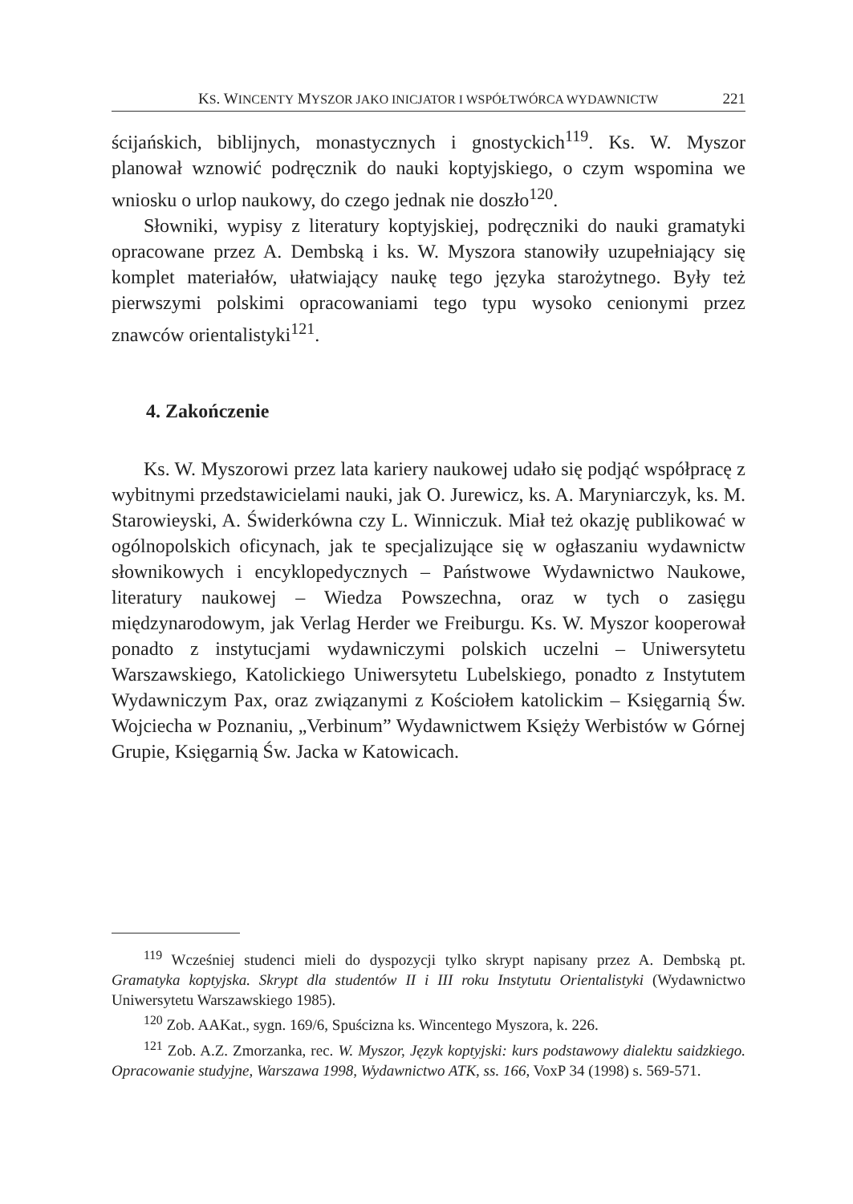KS. WINCENTY MYSZOR JAKO INICJATOR I WSPÓŁTWÓRCA WYDAWNICTW 221
ścijańskich, biblijnych, monastycznych i gnostyckich<sup>119</sup>. Ks. W. Myszor planował wznowić podręcznik do nauki koptyjskiego, o czym wspomina we wniosku o urlop naukowy, do czego jednak nie doszło<sup>120</sup>.
Słowniki, wypisy z literatury koptyjskiej, podręczniki do nauki gramatyki opracowane przez A. Dembską i ks. W. Myszora stanowiły uzupełniający się komplet materiałów, ułatwiający naukę tego języka starożytnego. Były też pierwszymi polskimi opracowaniami tego typu wysoko cenionymi przez znawców orientalistyki<sup>121</sup>.
4. Zakończenie
Ks. W. Myszorowi przez lata kariery naukowej udało się podjąć współpracę z wybitnymi przedstawicielami nauki, jak O. Jurewicz, ks. A. Maryniarczyk, ks. M. Starowieyski, A. Świderkówna czy L. Winniczuk. Miał też okazję publikować w ogólnopolskich oficynach, jak te specjalizujące się w ogłaszaniu wydawnictw słownikowych i encyklopedycznych – Państwowe Wydawnictwo Naukowe, literatury naukowej – Wiedza Powszechna, oraz w tych o zasięgu międzynarodowym, jak Verlag Herder we Freiburgu. Ks. W. Myszor kooperował ponadto z instytucjami wydawniczymi polskich uczelni – Uniwersytetu Warszawskiego, Katolickiego Uniwersytetu Lubelskiego, ponadto z Instytutem Wydawniczym Pax, oraz związanymi z Kościołem katolickim – Księgarnią Św. Wojciecha w Poznaniu, „Verbinum” Wydawnictwem Księży Werbistów w Górnej Grupie, Księgarnią Św. Jacka w Katowicach.
<sup>119</sup> Wcześniej studenci mieli do dyspozycji tylko skrypt napisany przez A. Dembską pt. Gramatyka koptyjska. Skrypt dla studentów II i III roku Instytutu Orientalistyki (Wydawnictwo Uniwersytetu Warszawskiego 1985).
<sup>120</sup> Zob. AAKat., sygn. 169/6, Spuścizna ks. Wincentego Myszora, k. 226.
<sup>121</sup> Zob. A.Z. Zmorzanka, rec. W. Myszor, Język koptyjski: kurs podstawowy dialektu saidzkiego. Opracowanie studyjne, Warszawa 1998, Wydawnictwo ATK, ss. 166, VoxP 34 (1998) s. 569-571.